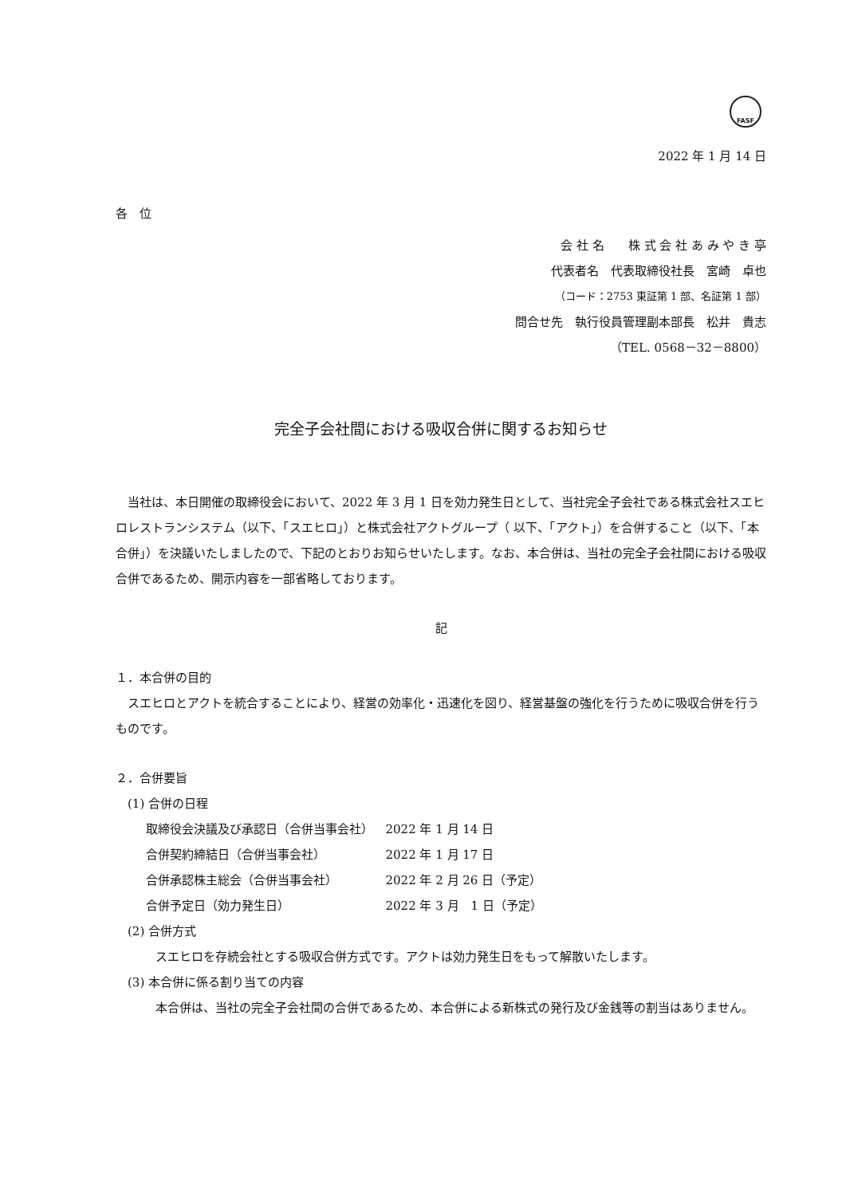FASF
2022 年 1 月 14 日
各　位
会 社 名　　株 式 会 社 あ み や き 亭
代表者名　代表取締役社長　宮崎　卓也
（コード：2753 東証第 1 部、名証第 1 部）
問合せ先　執行役員管理副本部長　松井　貴志
（TEL. 0568－32－8800）
完全子会社間における吸収合併に関するお知らせ
当社は、本日開催の取締役会において、2022 年 3 月 1 日を効力発生日として、当社完全子会社である株式会社スエヒロレストランシステム（以下、「スエヒロ」）と株式会社アクトグループ（ 以下、「アクト」）を合併すること（以下、「本合併」）を決議いたしましたので、下記のとおりお知らせいたします。なお、本合併は、当社の完全子会社間における吸収合併であるため、開示内容を一部省略しております。
記
１．本合併の目的
スエヒロとアクトを統合することにより、経営の効率化・迅速化を図り、経営基盤の強化を行うために吸収合併を行うものです。
２．合併要旨
(1) 合併の日程
| 取締役会決議及び承認日（合併当事会社） | 2022 年 1 月 14 日 |
| 合併契約締結日（合併当事会社） | 2022 年 1 月 17 日 |
| 合併承認株主総会（合併当事会社） | 2022 年 2 月 26 日（予定） |
| 合併予定日（効力発生日） | 2022 年 3 月 1 日（予定） |
(2) 合併方式
スエヒロを存続会社とする吸収合併方式です。アクトは効力発生日をもって解散いたします。
(3) 本合併に係る割り当ての内容
本合併は、当社の完全子会社間の合併であるため、本合併による新株式の発行及び金銭等の割当はありません。